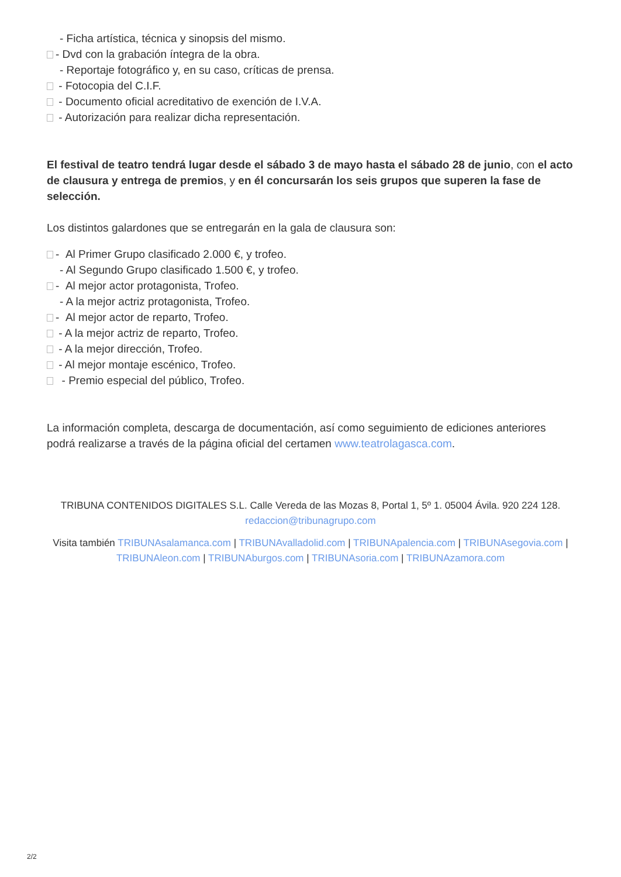- Ficha artística, técnica y sinopsis del mismo.
- Dvd con la grabación íntegra de la obra.
- Reportaje fotográfico y, en su caso, críticas de prensa.
- Fotocopia del C.I.F.
- Documento oficial acreditativo de exención de I.V.A.
- Autorización para realizar dicha representación.
El festival de teatro tendrá lugar desde el sábado 3 de mayo hasta el sábado 28 de junio, con el acto de clausura y entrega de premios, y en él concursarán los seis grupos que superen la fase de selección.
Los distintos galardones que se entregarán en la gala de clausura son:
- Al Primer Grupo clasificado 2.000 €, y trofeo.
- Al Segundo Grupo clasificado 1.500 €, y trofeo.
- Al mejor actor protagonista, Trofeo.
- A la mejor actriz protagonista, Trofeo.
- Al mejor actor de reparto, Trofeo.
- A la mejor actriz de reparto, Trofeo.
- A la mejor dirección, Trofeo.
- Al mejor montaje escénico, Trofeo.
- Premio especial del público, Trofeo.
La información completa, descarga de documentación, así como seguimiento de ediciones anteriores podrá realizarse a través de la página oficial del certamen www.teatrolagasca.com.
TRIBUNA CONTENIDOS DIGITALES S.L. Calle Vereda de las Mozas 8, Portal 1, 5º 1. 05004 Ávila. 920 224 128. redaccion@tribunagrupo.com
Visita también TRIBUNAsalamanca.com | TRIBUNAvalladolid.com | TRIBUNApalencia.com | TRIBUNAsegovia.com | TRIBUNAleon.com | TRIBUNAburgos.com | TRIBUNAsoria.com | TRIBUNAzamora.com
2/2